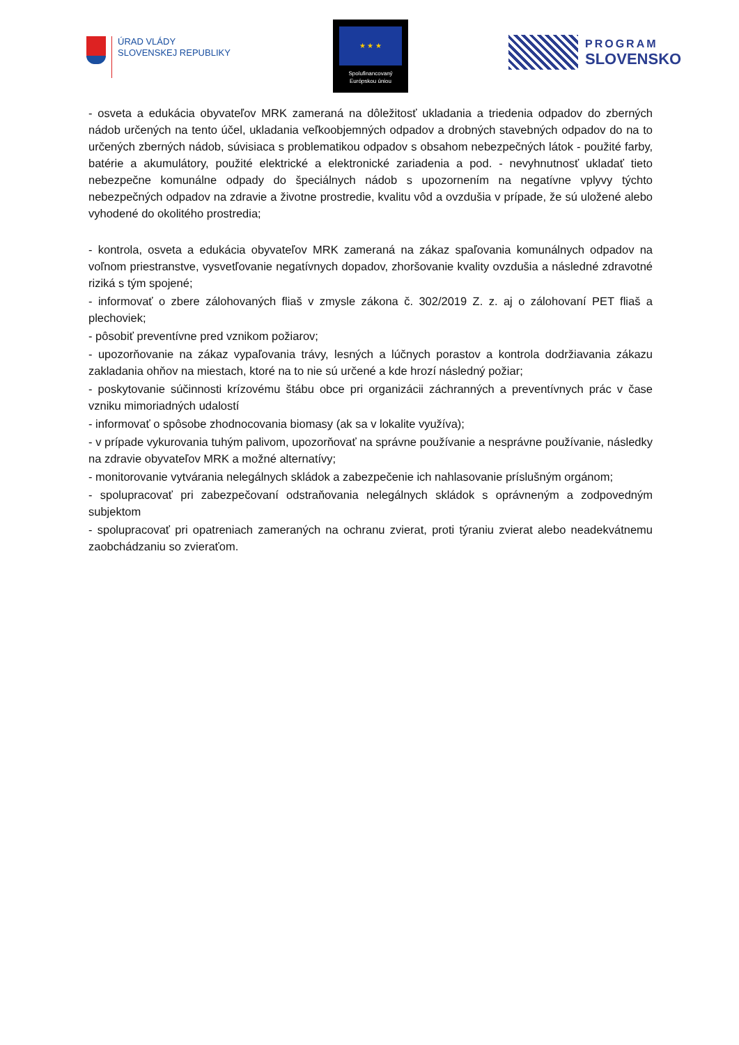ÚRAD VLÁDY
SLOVENSKEJ REPUBLIKY
★ ★ ★
Spolufinancovaný
Európskou úniou
PROGRAM
SLOVENSKO
- osveta a edukácia obyvateľov MRK zameraná na dôležitosť ukladania a triedenia odpadov do zberných nádob určených na tento účel, ukladania veľkoobjemných odpadov a drobných stavebných odpadov do na to určených zberných nádob, súvisiaca s problematikou odpadov s obsahom nebezpečných látok - použité farby, batérie a akumulátory, použité elektrické a elektronické zariadenia a pod. - nevyhnutnosť ukladať tieto nebezpečne komunálne odpady do špeciálnych nádob s upozornením na negatívne vplyvy týchto nebezpečných odpadov na zdravie a životne prostredie, kvalitu vôd a ovzdušia v prípade, že sú uložené alebo vyhodené do okolitého prostredia;
- kontrola, osveta a edukácia obyvateľov MRK zameraná na zákaz spaľovania komunálnych odpadov na voľnom priestranstve, vysvetľovanie negatívnych dopadov, zhoršovanie kvality ovzdušia a následné zdravotné riziká s tým spojené;
- informovať o zbere zálohovaných fliaš v zmysle zákona č. 302/2019 Z. z. aj o zálohovaní PET fliaš a plechoviek;
- pôsobiť preventívne pred vznikom požiarov;
- upozorňovanie na zákaz vypaľovania trávy, lesných a lúčnych porastov a kontrola dodržiavania zákazu zakladania ohňov na miestach, ktoré na to nie sú určené a kde hrozí následný požiar;
- poskytovanie súčinnosti krízovému štábu obce pri organizácii záchranných a preventívnych prác v čase vzniku mimoriadných udalostí
- informovať o spôsobe zhodnocovania biomasy (ak sa v lokalite využíva);
- v prípade vykurovania tuhým palivom, upozorňovať na správne používanie a nesprávne používanie, následky na zdravie obyvateľov MRK a možné alternatívy;
- monitorovanie vytvárania nelegálnych skládok a zabezpečenie ich nahlasovanie príslušným orgánom;
- spolupracovať pri zabezpečovaní odstraňovania nelegálnych skládok s oprávneným a zodpovedným subjektom
- spolupracovať pri opatreniach zameraných na ochranu zvierat, proti týraniu zvierat alebo neadekvátnemu zaobchádzaniu so zvieraťom.